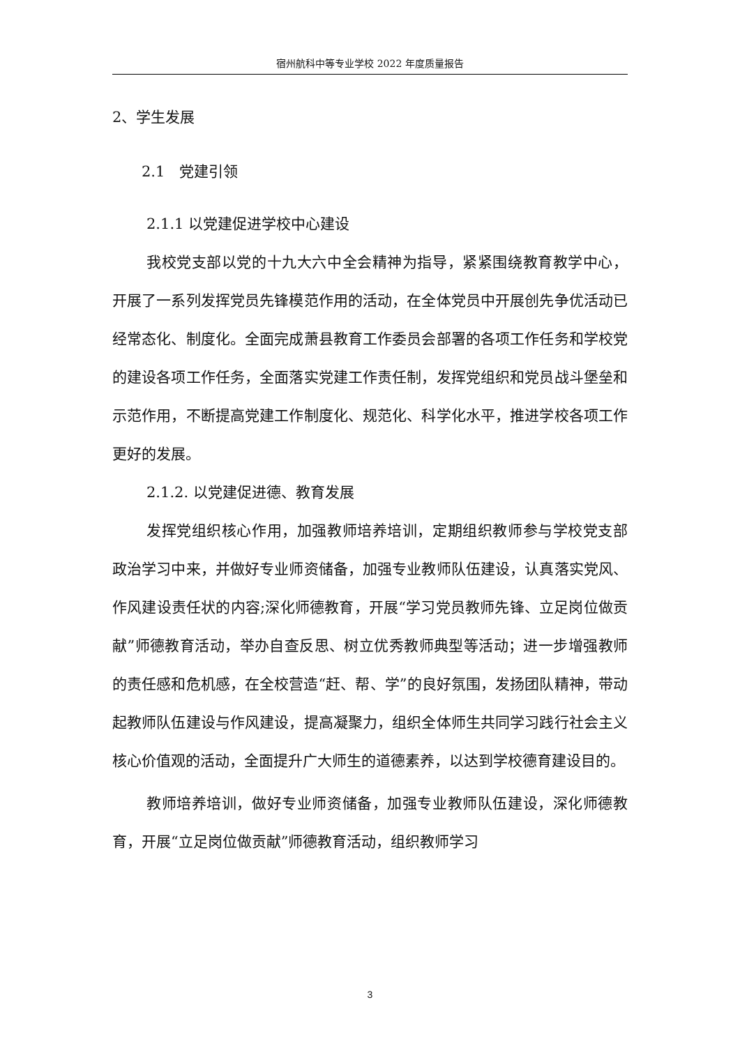宿州航科中等专业学校 2022 年度质量报告
2、学生发展
2.1　党建引领
2.1.1 以党建促进学校中心建设
我校党支部以党的十九大六中全会精神为指导，紧紧围绕教育教学中心，开展了一系列发挥党员先锋模范作用的活动，在全体党员中开展创先争优活动已经常态化、制度化。全面完成萧县教育工作委员会部署的各项工作任务和学校党的建设各项工作任务，全面落实党建工作责任制，发挥党组织和党员战斗堡垒和示范作用，不断提高党建工作制度化、规范化、科学化水平，推进学校各项工作更好的发展。
2.1.2. 以党建促进德、教育发展
发挥党组织核心作用，加强教师培养培训，定期组织教师参与学校党支部政治学习中来，并做好专业师资储备，加强专业教师队伍建设，认真落实党风、作风建设责任状的内容;深化师德教育，开展“学习党员教师先锋、立足岗位做贡献”师德教育活动，举办自查反思、树立优秀教师典型等活动；进一步增强教师的责任感和危机感，在全校营造“赶、帮、学”的良好氛围，发扬团队精神，带动起教师队伍建设与作风建设，提高凝聚力，组织全体师生共同学习践行社会主义核心价值观的活动，全面提升广大师生的道德素养，以达到学校德育建设目的。
教师培养培训，做好专业师资储备，加强专业教师队伍建设，深化师德教育，开展“立足岗位做贡献”师德教育活动，组织教师学习
3